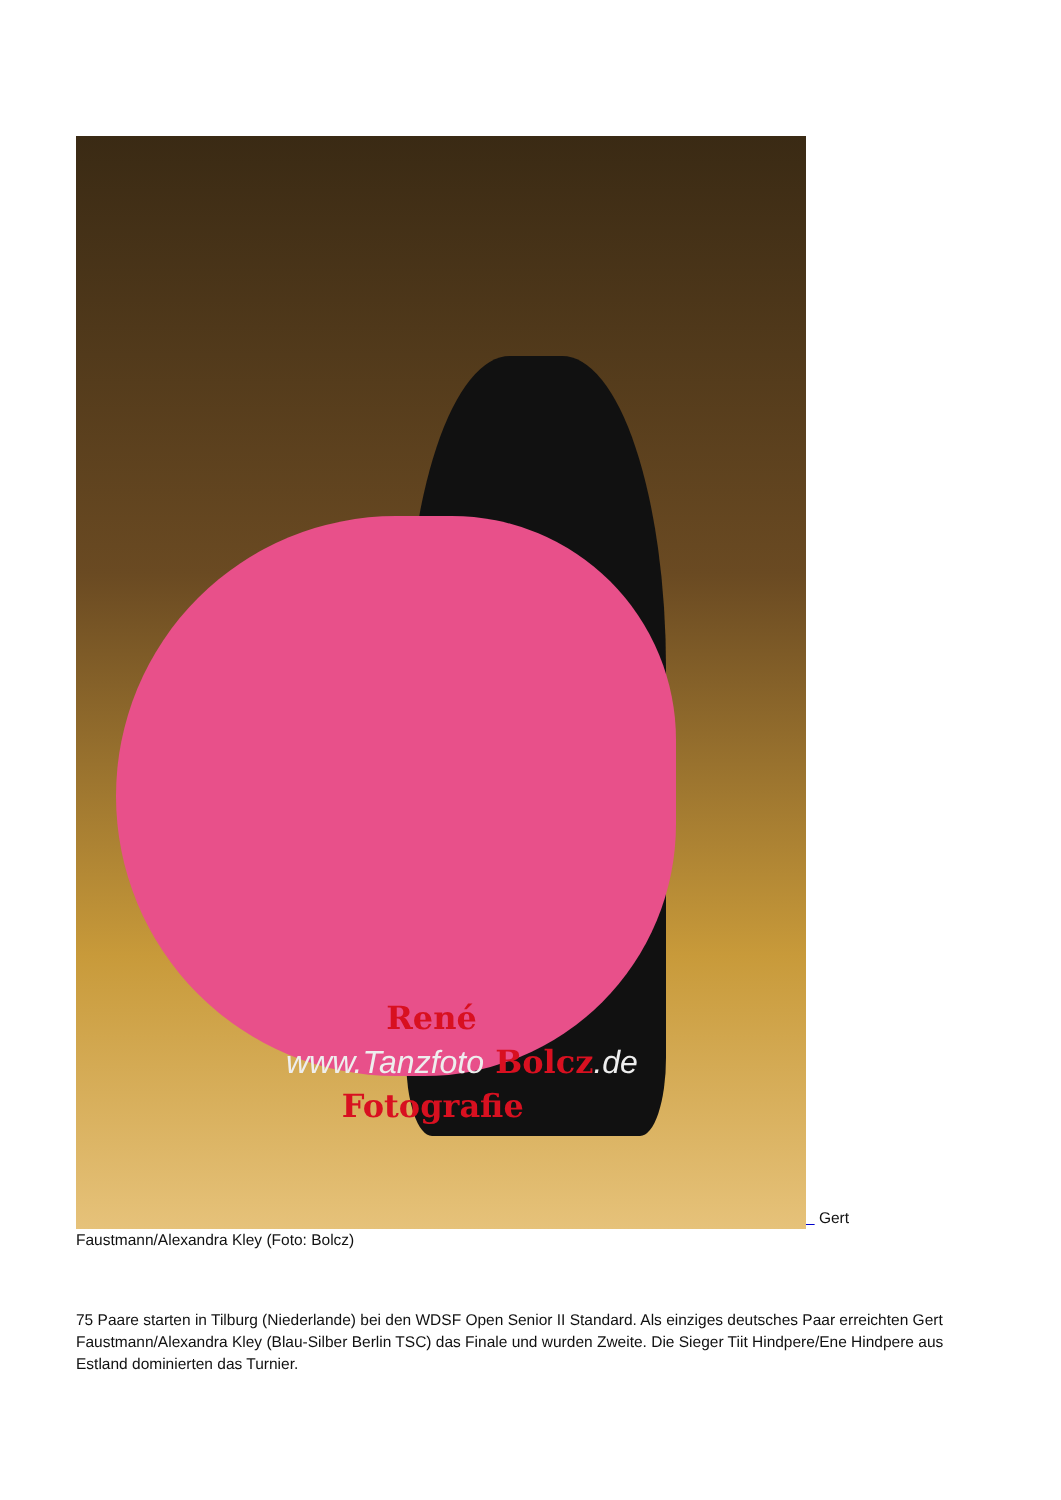René
www.Tanzfoto Bolcz.de
Fotografie Gert Faustmann/Alexandra Kley (Foto: Bolcz)
75 Paare starten in Tilburg (Niederlande) bei den WDSF Open Senior II Standard. Als einziges deutsches Paar erreichten Gert Faustmann/Alexandra Kley (Blau-Silber Berlin TSC) das Finale und wurden Zweite. Die Sieger Tiit Hindpere/Ene Hindpere aus Estland dominierten das Turnier.